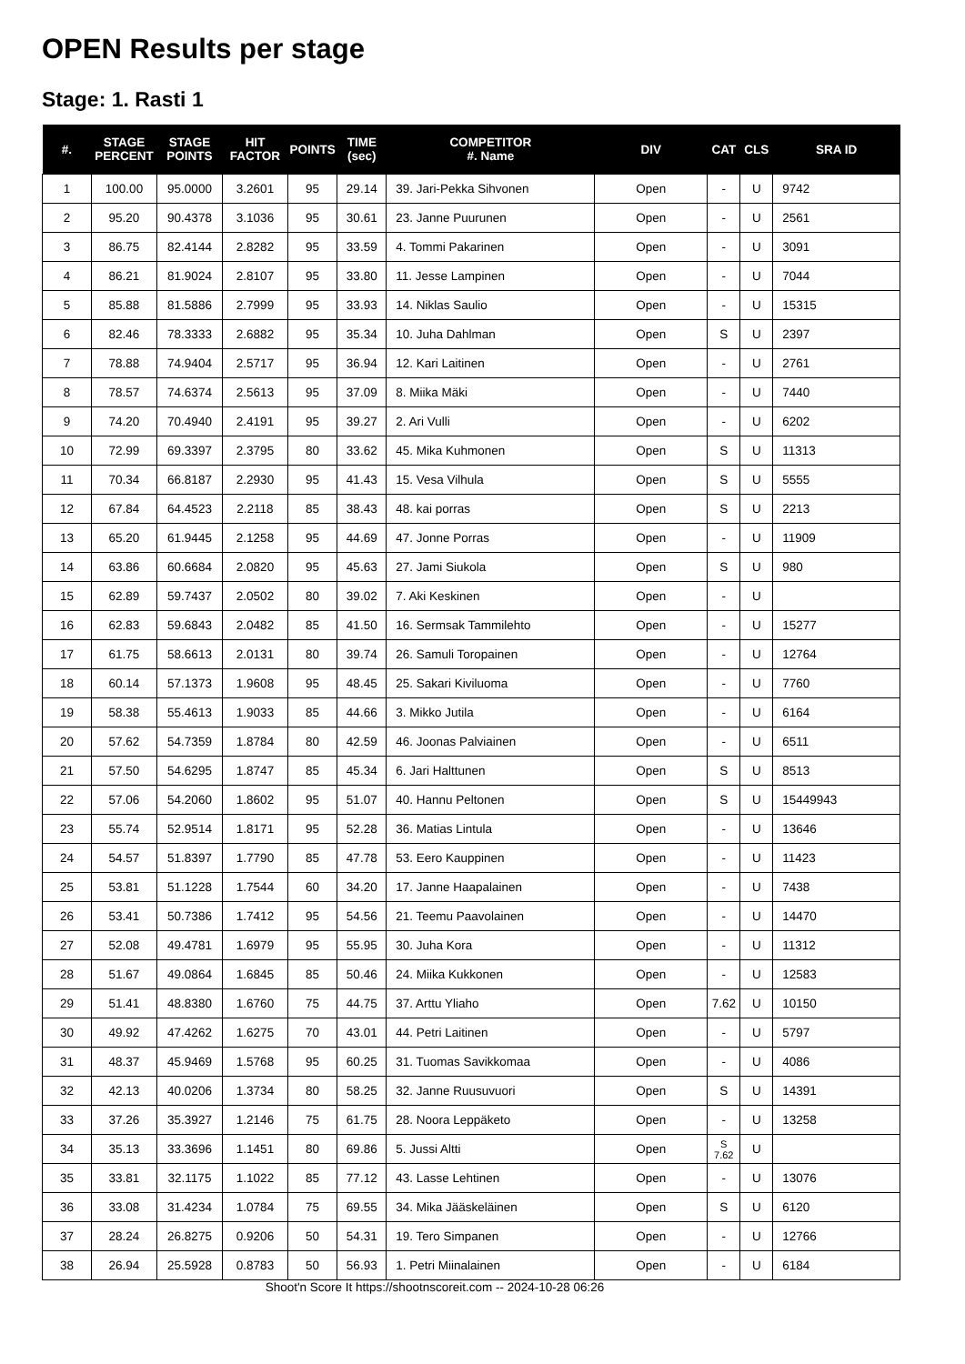OPEN Results per stage
Stage: 1. Rasti 1
| #. | STAGE PERCENT | STAGE POINTS | HIT FACTOR | POINTS | TIME (sec) | COMPETITOR #. Name | DIV | CAT | CLS | SRA ID |
| --- | --- | --- | --- | --- | --- | --- | --- | --- | --- | --- |
| 1 | 100.00 | 95.0000 | 3.2601 | 95 | 29.14 | 39. Jari-Pekka Sihvonen | Open | - | U | 9742 |
| 2 | 95.20 | 90.4378 | 3.1036 | 95 | 30.61 | 23. Janne Puurunen | Open | - | U | 2561 |
| 3 | 86.75 | 82.4144 | 2.8282 | 95 | 33.59 | 4. Tommi Pakarinen | Open | - | U | 3091 |
| 4 | 86.21 | 81.9024 | 2.8107 | 95 | 33.80 | 11. Jesse Lampinen | Open | - | U | 7044 |
| 5 | 85.88 | 81.5886 | 2.7999 | 95 | 33.93 | 14. Niklas Saulio | Open | - | U | 15315 |
| 6 | 82.46 | 78.3333 | 2.6882 | 95 | 35.34 | 10. Juha Dahlman | Open | S | U | 2397 |
| 7 | 78.88 | 74.9404 | 2.5717 | 95 | 36.94 | 12. Kari Laitinen | Open | - | U | 2761 |
| 8 | 78.57 | 74.6374 | 2.5613 | 95 | 37.09 | 8. Miika Mäki | Open | - | U | 7440 |
| 9 | 74.20 | 70.4940 | 2.4191 | 95 | 39.27 | 2. Ari Vulli | Open | - | U | 6202 |
| 10 | 72.99 | 69.3397 | 2.3795 | 80 | 33.62 | 45. Mika Kuhmonen | Open | S | U | 11313 |
| 11 | 70.34 | 66.8187 | 2.2930 | 95 | 41.43 | 15. Vesa Vilhula | Open | S | U | 5555 |
| 12 | 67.84 | 64.4523 | 2.2118 | 85 | 38.43 | 48. kai porras | Open | S | U | 2213 |
| 13 | 65.20 | 61.9445 | 2.1258 | 95 | 44.69 | 47. Jonne Porras | Open | - | U | 11909 |
| 14 | 63.86 | 60.6684 | 2.0820 | 95 | 45.63 | 27. Jami Siukola | Open | S | U | 980 |
| 15 | 62.89 | 59.7437 | 2.0502 | 80 | 39.02 | 7. Aki Keskinen | Open | - | U | |
| 16 | 62.83 | 59.6843 | 2.0482 | 85 | 41.50 | 16. Sermsak Tammilehto | Open | - | U | 15277 |
| 17 | 61.75 | 58.6613 | 2.0131 | 80 | 39.74 | 26. Samuli Toropainen | Open | - | U | 12764 |
| 18 | 60.14 | 57.1373 | 1.9608 | 95 | 48.45 | 25. Sakari Kiviluoma | Open | - | U | 7760 |
| 19 | 58.38 | 55.4613 | 1.9033 | 85 | 44.66 | 3. Mikko Jutila | Open | - | U | 6164 |
| 20 | 57.62 | 54.7359 | 1.8784 | 80 | 42.59 | 46. Joonas Palviainen | Open | - | U | 6511 |
| 21 | 57.50 | 54.6295 | 1.8747 | 85 | 45.34 | 6. Jari Halttunen | Open | S | U | 8513 |
| 22 | 57.06 | 54.2060 | 1.8602 | 95 | 51.07 | 40. Hannu Peltonen | Open | S | U | 15449943 |
| 23 | 55.74 | 52.9514 | 1.8171 | 95 | 52.28 | 36. Matias Lintula | Open | - | U | 13646 |
| 24 | 54.57 | 51.8397 | 1.7790 | 85 | 47.78 | 53. Eero Kauppinen | Open | - | U | 11423 |
| 25 | 53.81 | 51.1228 | 1.7544 | 60 | 34.20 | 17. Janne Haapalainen | Open | - | U | 7438 |
| 26 | 53.41 | 50.7386 | 1.7412 | 95 | 54.56 | 21. Teemu Paavolainen | Open | - | U | 14470 |
| 27 | 52.08 | 49.4781 | 1.6979 | 95 | 55.95 | 30. Juha Kora | Open | - | U | 11312 |
| 28 | 51.67 | 49.0864 | 1.6845 | 85 | 50.46 | 24. Miika Kukkonen | Open | - | U | 12583 |
| 29 | 51.41 | 48.8380 | 1.6760 | 75 | 44.75 | 37. Arttu Yliaho | Open | 7.62 | U | 10150 |
| 30 | 49.92 | 47.4262 | 1.6275 | 70 | 43.01 | 44. Petri Laitinen | Open | - | U | 5797 |
| 31 | 48.37 | 45.9469 | 1.5768 | 95 | 60.25 | 31. Tuomas Savikkomaa | Open | - | U | 4086 |
| 32 | 42.13 | 40.0206 | 1.3734 | 80 | 58.25 | 32. Janne Ruusuvuori | Open | S | U | 14391 |
| 33 | 37.26 | 35.3927 | 1.2146 | 75 | 61.75 | 28. Noora Leppäketo | Open | - | U | 13258 |
| 34 | 35.13 | 33.3696 | 1.1451 | 80 | 69.86 | 5. Jussi Altti | Open | S 7.62 | U | |
| 35 | 33.81 | 32.1175 | 1.1022 | 85 | 77.12 | 43. Lasse Lehtinen | Open | - | U | 13076 |
| 36 | 33.08 | 31.4234 | 1.0784 | 75 | 69.55 | 34. Mika Jääskeläinen | Open | S | U | 6120 |
| 37 | 28.24 | 26.8275 | 0.9206 | 50 | 54.31 | 19. Tero Simpanen | Open | - | U | 12766 |
| 38 | 26.94 | 25.5928 | 0.8783 | 50 | 56.93 | 1. Petri Miinalainen | Open | - | U | 6184 |
Shoot'n Score It https://shootnscoreit.com -- 2024-10-28 06:26